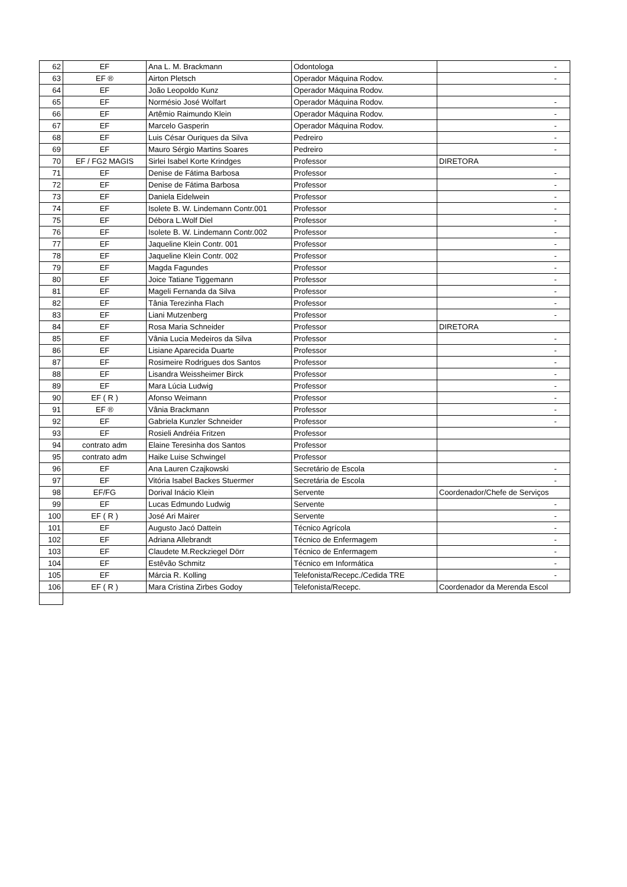| 62 | EF | Ana L. M. Brackmann | Odontologa | - |
| 63 | EF ® | Airton Pletsch | Operador Máquina Rodov. | - |
| 64 | EF | João Leopoldo Kunz | Operador Máquina Rodov. | |
| 65 | EF | Normésio José Wolfart | Operador Máquina Rodov. | - |
| 66 | EF | Artêmio Raimundo Klein | Operador Máquina Rodov. | - |
| 67 | EF | Marcelo Gasperin | Operador Máquina Rodov. | - |
| 68 | EF | Luis César Ouriques da Silva | Pedreiro | - |
| 69 | EF | Mauro Sérgio Martins Soares | Pedreiro | - |
| 70 | EF / FG2 MAGIS | Sirlei Isabel Korte Krindges | Professor | DIRETORA |
| 71 | EF | Denise de Fátima Barbosa | Professor | - |
| 72 | EF | Denise de Fátima Barbosa | Professor | - |
| 73 | EF | Daniela Eidelwein | Professor | - |
| 74 | EF | Isolete B. W. Lindemann Contr.001 | Professor | - |
| 75 | EF | Débora L.Wolf Diel | Professor | - |
| 76 | EF | Isolete B. W. Lindemann Contr.002 | Professor | - |
| 77 | EF | Jaqueline Klein Contr. 001 | Professor | - |
| 78 | EF | Jaqueline Klein Contr. 002 | Professor | - |
| 79 | EF | Magda Fagundes | Professor | - |
| 80 | EF | Joice Tatiane Tiggemann | Professor | - |
| 81 | EF | Mageli Fernanda da Silva | Professor | - |
| 82 | EF | Tânia Terezinha Flach | Professor | - |
| 83 | EF | Liani Mutzenberg | Professor | - |
| 84 | EF | Rosa Maria Schneider | Professor | DIRETORA |
| 85 | EF | Vânia Lucia Medeiros da Silva | Professor | - |
| 86 | EF | Lisiane Aparecida Duarte | Professor | - |
| 87 | EF | Rosimeire Rodrigues dos Santos | Professor | - |
| 88 | EF | Lisandra Weissheimer Birck | Professor | - |
| 89 | EF | Mara Lúcia Ludwig | Professor | - |
| 90 | EF ( R ) | Afonso Weimann | Professor | - |
| 91 | EF ® | Vânia Brackmann | Professor | - |
| 92 | EF | Gabriela Kunzler Schneider | Professor | - |
| 93 | EF | Rosieli Andréia Fritzen | Professor | |
| 94 | contrato adm | Elaine Teresinha dos Santos | Professor | |
| 95 | contrato adm | Haike Luise Schwingel | Professor | |
| 96 | EF | Ana Lauren Czajkowski | Secretário de Escola | - |
| 97 | EF | Vitória Isabel Backes Stuermer | Secretária de Escola | - |
| 98 | EF/FG | Dorival Inácio Klein | Servente | Coordenador/Chefe de Serviços |
| 99 | EF | Lucas Edmundo Ludwig | Servente | - |
| 100 | EF ( R ) | José Ari Mairer | Servente | - |
| 101 | EF | Augusto Jacó Dattein | Técnico Agrícola | - |
| 102 | EF | Adriana Allebrandt | Técnico de Enfermagem | - |
| 103 | EF | Claudete M.Reckziegel Dörr | Técnico de Enfermagem | - |
| 104 | EF | Estêvão Schmitz | Técnico em Informática | - |
| 105 | EF | Márcia R. Kolling | Telefonista/Recepc./Cedida TRE | - |
| 106 | EF ( R ) | Mara Cristina Zirbes Godoy | Telefonista/Recepc. | Coordenador da Merenda Escol |